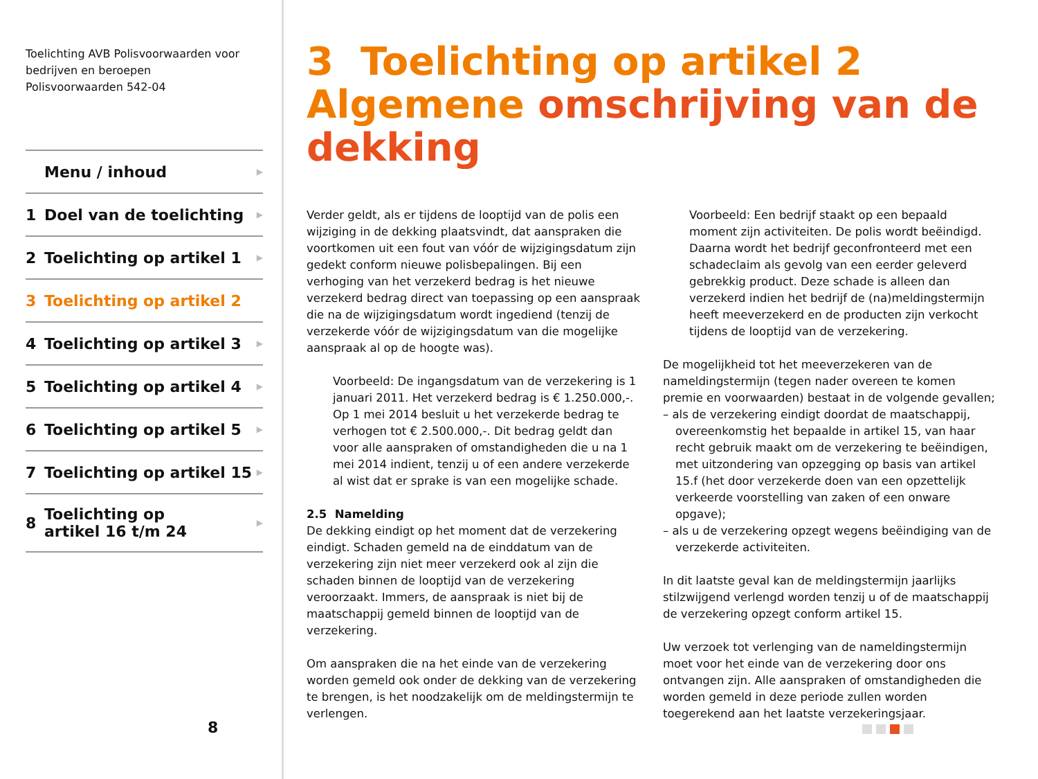Toelichting AVB Polisvoorwaarden voor
bedrijven en beroepen
Polisvoorwaarden 542-04
Menu / inhoud ▶
1 Doel van de toelichting ▶
2 Toelichting op artikel 1 ▶
3 Toelichting op artikel 2
4 Toelichting op artikel 3 ▶
5 Toelichting op artikel 4 ▶
6 Toelichting op artikel 5 ▶
7 Toelichting op artikel 15 ▶
8 Toelichting op
artikel 16 t/m 24 ▶
8
3 Toelichting op artikel 2 Algemene omschrijving van de dekking
Verder geldt, als er tijdens de looptijd van de polis een wijziging in de dekking plaatsvindt, dat aanspraken die voortkomen uit een fout van vóór de wijzigingsdatum zijn gedekt conform nieuwe polisbepalingen. Bij een verhoging van het verzekerd bedrag is het nieuwe verzekerd bedrag direct van toepassing op een aanspraak die na de wijzigingsdatum wordt ingediend (tenzij de verzekerde vóór de wijzigingsdatum van die mogelijke aanspraak al op de hoogte was).
Voorbeeld: De ingangsdatum van de verzekering is 1 januari 2011. Het verzekerd bedrag is € 1.250.000,-. Op 1 mei 2014 besluit u het verzekerde bedrag te verhogen tot € 2.500.000,-. Dit bedrag geldt dan voor alle aanspraken of omstandigheden die u na 1 mei 2014 indient, tenzij u of een andere verzekerde al wist dat er sprake is van een mogelijke schade.
2.5 Namelding
De dekking eindigt op het moment dat de verzekering eindigt. Schaden gemeld na de einddatum van de verzekering zijn niet meer verzekerd ook al zijn die schaden binnen de looptijd van de verzekering veroorzaakt. Immers, de aanspraak is niet bij de maatschappij gemeld binnen de looptijd van de verzekering.
Om aanspraken die na het einde van de verzekering worden gemeld ook onder de dekking van de verzekering te brengen, is het noodzakelijk om de meldingstermijn te verlengen.
Voorbeeld: Een bedrijf staakt op een bepaald moment zijn activiteiten. De polis wordt beëindigd. Daarna wordt het bedrijf geconfronteerd met een schadeclaim als gevolg van een eerder geleverd gebrekkig product. Deze schade is alleen dan verzekerd indien het bedrijf de (na)meldingstermijn heeft meeverzekerd en de producten zijn verkocht tijdens de looptijd van de verzekering.
De mogelijkheid tot het meeverzekeren van de nameldingstermijn (tegen nader overeen te komen premie en voorwaarden) bestaat in de volgende gevallen;
– als de verzekering eindigt doordat de maatschappij, overeenkomstig het bepaalde in artikel 15, van haar recht gebruik maakt om de verzekering te beëindigen, met uitzondering van opzegging op basis van artikel 15.f (het door verzekerde doen van een opzettelijk verkeerde voorstelling van zaken of een onware opgave);
– als u de verzekering opzegt wegens beëindiging van de verzekerde activiteiten.
In dit laatste geval kan de meldingstermijn jaarlijks stilzwijgend verlengd worden tenzij u of de maatschappij de verzekering opzegt conform artikel 15.
Uw verzoek tot verlenging van de nameldingstermijn moet voor het einde van de verzekering door ons ontvangen zijn. Alle aanspraken of omstandigheden die worden gemeld in deze periode zullen worden toegerekend aan het laatste verzekeringsjaar.